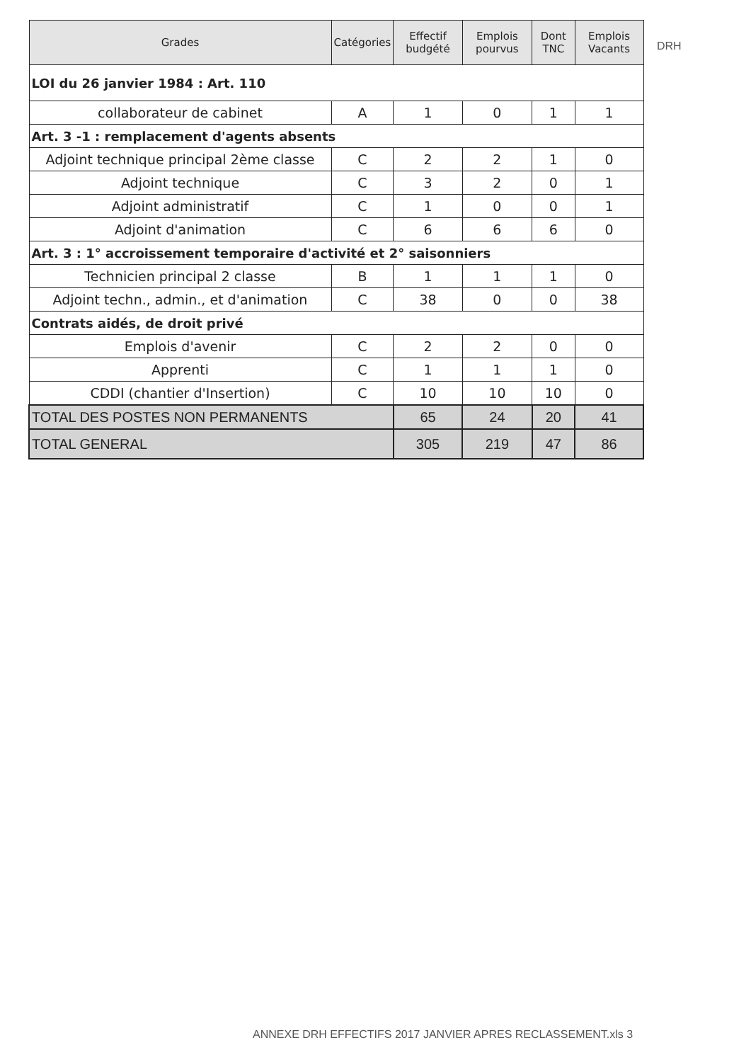| Grades | Catégories | Effectif budgété | Emplois pourvus | Dont TNC | Emplois Vacants |
| --- | --- | --- | --- | --- | --- |
| LOI du 26 janvier 1984 : Art. 110 | | | | | |
| collaborateur de cabinet | A | 1 | 0 | 1 | 1 |
| Art. 3 -1 : remplacement d'agents absents | | | | | |
| Adjoint technique principal 2ème classe | C | 2 | 2 | 1 | 0 |
| Adjoint technique | C | 3 | 2 | 0 | 1 |
| Adjoint administratif | C | 1 | 0 | 0 | 1 |
| Adjoint d'animation | C | 6 | 6 | 6 | 0 |
| Art. 3 : 1° accroissement temporaire d'activité et 2° saisonniers | | | | | |
| Technicien principal 2 classe | B | 1 | 1 | 1 | 0 |
| Adjoint techn., admin., et d'animation | C | 38 | 0 | 0 | 38 |
| Contrats aidés, de droit privé | | | | | |
| Emplois d'avenir | C | 2 | 2 | 0 | 0 |
| Apprenti | C | 1 | 1 | 1 | 0 |
| CDDI (chantier d'Insertion) | C | 10 | 10 | 10 | 0 |
| TOTAL DES POSTES NON PERMANENTS | | 65 | 24 | 20 | 41 |
| TOTAL GENERAL | | 305 | 219 | 47 | 86 |
DRH
ANNEXE DRH EFFECTIFS 2017 JANVIER APRES RECLASSEMENT.xls 3